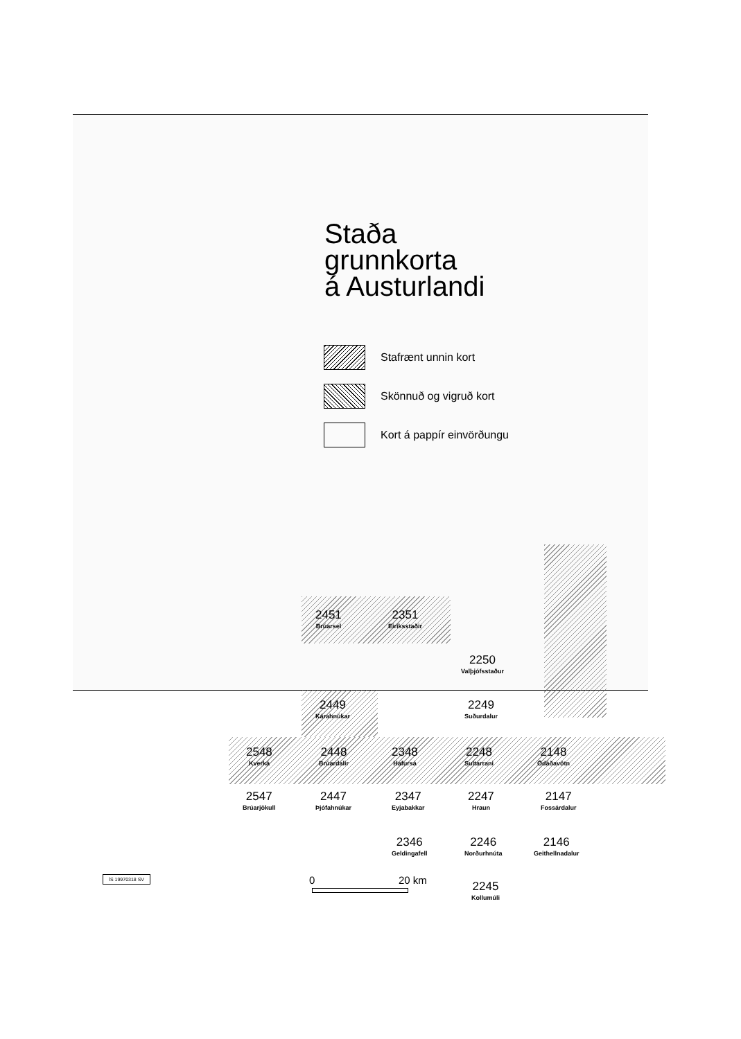Staða
grunnkorta
á Austurlandi
Stafrænt unnin kort
Skönnuð og vigruð kort
Kort á pappír einvörðungu
2451
Brúarsel
2351
Eiríksstaðir
2250
Valþjófsstaður
2449
Kárahnúkar
2249
Suðurdalur
2548
Kverká
2448
Brúardalir
2348
Hafursá
2248
Sultarrani
2148
Ódáðavötn
2547
Brúarjökull
2447
Þjófahnúkar
2347
Eyjabakkar
2247
Hraun
2147
Fossárdalur
2346
Geldingafell
2246
Norðurhnúta
2146
Geithellnadalur
2245
Kollumúli
ÍS 19970318 SV 0 20 km